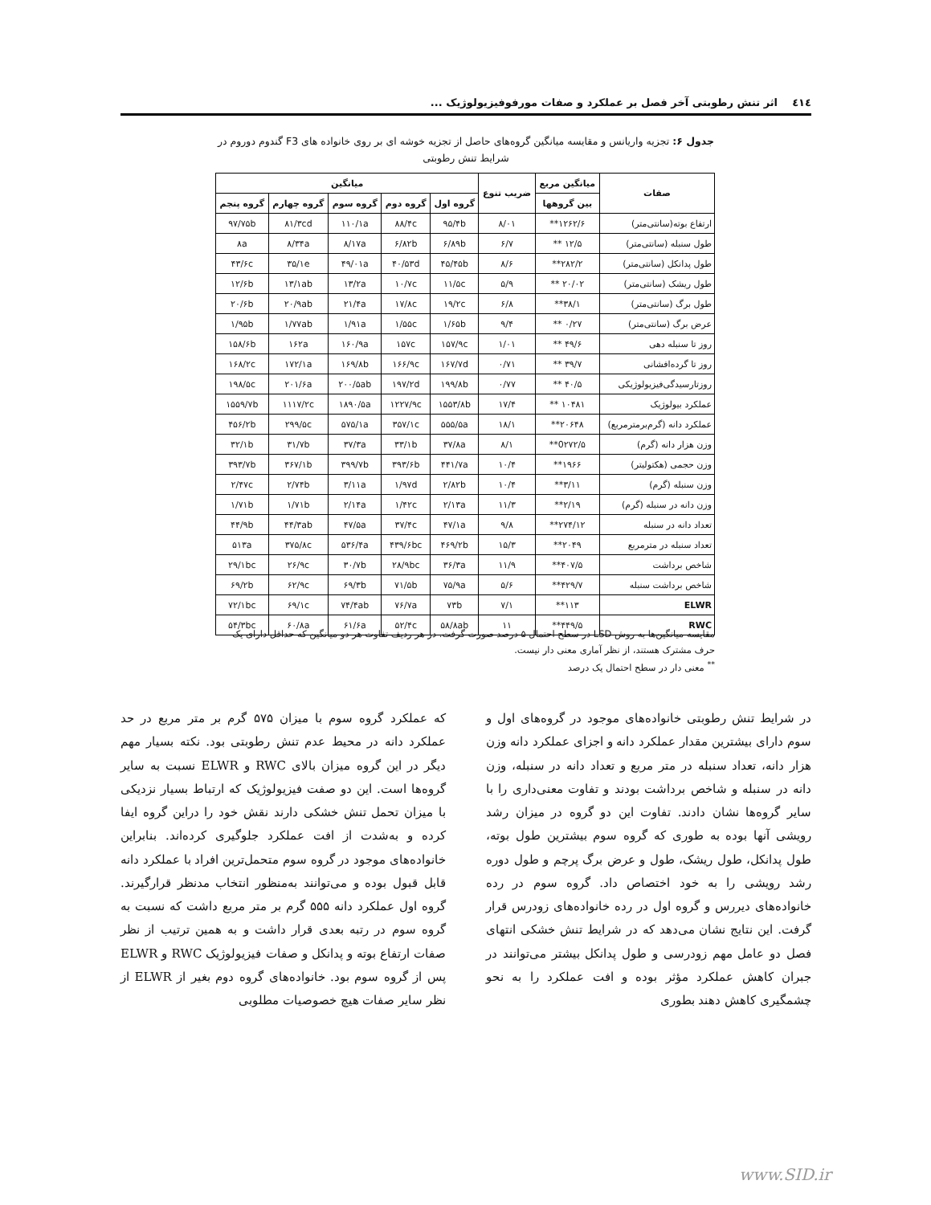٤١٤ اثر تنش رطوبتی آخر فصل بر عملکرد و صفات مورفوفیزیولوژیک ...
جدول ۶: تجزیه واریانس و مقایسه میانگین گروه‌های حاصل از تجزیه خوشه ای بر روی خانواده های F3 گندوم دوروم در شرایط تنش رطوبتی
| صفات | میانگین مربع | ضریب تنوع | میانگین | | | | |
| --- | --- | --- | --- | --- | --- | --- | --- |
| | بین گروهها | | گروه اول | گروه دوم | گروه سوم | گروه چهارم | گروه پنجم |
| ارتفاع بوته(سانتی‌متر) | ۱۲۶۲/۶** | ۸/۰۱ | ۹۵/۴b | ۸۸/۴c | ۱۱۰/۱a | ۸۱/۳cd | ۹۷/۷۵b |
| طول سنبله (سانتی‌متر) | ۱۲/۵ ** | ۶/۷ | ۶/۸۹b | ۶/۸۲b | ۸/۱۷a | ۸/۳۴a | ۸a |
| طول پدانکل (سانتی‌متر) | ۲۸۲/۲** | ۸/۶ | ۴۵/۴۵b | ۴۰/۵۳d | ۴۹/۰۱a | ۳۵/۱e | ۴۳/۶c |
| طول ریشک (سانتی‌متر) | ۲۰/۰۲ ** | ۵/۹ | ۱۱/۵c | ۱۰/۷c | ۱۳/۲a | ۱۳/۱ab | ۱۲/۶b |
| طول برگ (سانتی‌متر) | ۳۸/۱** | ۶/۸ | ۱۹/۲c | ۱۷/۸c | ۲۱/۴a | ۲۰/۹ab | ۲۰/۶b |
| عرض برگ (سانتی‌متر) | ۰/۲۷ ** | ۹/۴ | ۱/۶۵b | ۱/۵۵c | ۱/۹۱a | ۱/۷۷ab | ۱/۹۵b |
| روز تا سنبله دهی | ۴۹/۶ ** | ۱/۰۱ | ۱۵۷/۹c | ۱۵۷c | ۱۶۰/۹a | ۱۶۲a | ۱۵۸/۶b |
| روز تا گرده‌افشانی | ۳۹/۷ ** | ۰/۷۱ | ۱۶۷/۷d | ۱۶۶/۹c | ۱۶۹/۸b | ۱۷۲/۱a | ۱۶۸/۲c |
| روزتارسیدگی‌فیزیولوژیکی | ۴۰/۵ ** | ۰/۷۷ | ۱۹۹/۸b | ۱۹۷/۲d | ۲۰۰/۵ab | ۲۰۱/۶a | ۱۹۸/۵c |
| عملکرد بیولوژیک | ۱۰۴۸۱ ** | ۱۷/۴ | ۱۵۵۳/۸b | ۱۲۲۷/۹c | ۱۸۹۰/۵a | ۱۱۱۷/۲c | ۱۵۵۹/۷b |
| عملکرد دانه (گرم‌برمترمربع) | ۲۰۶۴۸** | ۱۸/۱ | ۵۵۵/۵a | ۳۵۷/۱c | ۵۷۵/۱a | ۲۹۹/۵c | ۴۵۶/۲b |
| وزن هزار دانه (گرم) | 0۲۷۲/۵** | ۸/۱ | ۳۷/۸a | ۳۳/۱b | ۳۷/۳a | ۳۱/۷b | ۳۲/۱b |
| وزن حجمی (هکتولیتر) | ۱۹۶۶** | ۱۰/۴ | ۴۴۱/۷a | ۳۹۳/۶b | ۳۹۹/۷b | ۳۶۷/۱b | ۳۹۳/۷b |
| وزن سنبله (گرم) | ۳/۱۱** | ۱۰/۴ | ۲/۸۲b | ۱/۹۷d | ۳/۱۱a | ۲/۷۴b | ۲/۴۷c |
| وزن دانه در سنبله (گرم) | ۲/۱۹** | ۱۱/۳ | ۲/۱۳a | ۱/۴۲c | ۲/۱۴a | ۱/۷۱b | ۱/۷۱b |
| تعداد دانه در سنبله | ۲۷۴/۱۲** | ۹/۸ | ۴۷/۱a | ۳۷/۴c | ۴۷/۵a | ۴۴/۳ab | ۴۴/۹b |
| تعداد سنبله در مترمربع | ۲۰۴۹** | ۱۵/۳ | ۴۶۹/۲b | ۴۳۹/۶bc | ۵۳۶/۴a | ۳۷۵/۸c | ۵۱۳a |
| شاخص برداشت | ۴۰۷/۵** | ۱۱/۹ | ۳۶/۳a | ۲۸/۹bc | ۳۰/۷b | ۲۶/۹c | ۲۹/۱bc |
| شاخص برداشت سنبله | ۴۲۹/۷** | ۵/۶ | ۷۵/۹a | ۷۱/۵b | ۶۹/۳b | ۶۲/۹c | ۶۹/۲b |
| ELWR | ۱۱۳** | ۷/۱ | ۷۳b | ۷۶/۷a | ۷۴/۴ab | ۶۹/۱c | ۷۲/۱bc |
| RWC | ۴۴۹/۵** | ۱۱ | ۵۸/۸ab | ۵۲/۴c | ۶۱/۶a | ۶۰/۸a | ۵۴/۳bc |
مقایسه میانگین‌ها به روش LSD در سطح احتمال ۵ درصد صورت گرفت. در هر ردیف تفاوت هر دو میانگین که حداقل دارای یک حرف مشترک هستند، از نظر آماری معنی دار نیست.
<sup>**</sup> معنی دار در سطح احتمال یک درصد
در شرایط تنش رطوبتی خانواده‌های موجود در گروه‌های اول و سوم دارای بیشترین مقدار عملکرد دانه و اجزای عملکرد دانه وزن هزار دانه، تعداد سنبله در متر مربع و تعداد دانه در سنبله، وزن دانه در سنبله و شاخص برداشت بودند و تفاوت معنی‌داری را با سایر گروه‌ها نشان دادند. تفاوت این دو گروه در میزان رشد رویشی آنها بوده به طوری که گروه سوم بیشترین طول بوته، طول پدانکل، طول ریشک، طول و عرض برگ پرچم و طول دوره رشد رویشی را به خود اختصاص داد. گروه سوم در رده خانواده‌های دیررس و گروه اول در رده خانواده‌های زودرس قرار گرفت. این نتایج نشان می‌دهد که در شرایط تنش خشکی انتهای فصل دو عامل مهم زودرسی و طول پدانکل بیشتر می‌توانند در جبران کاهش عملکرد مؤثر بوده و افت عملکرد را به نحو چشمگیری کاهش دهند بطوری
که عملکرد گروه سوم با میزان ۵۷۵ گرم بر متر مربع در حد عملکرد دانه در محیط عدم تنش رطوبتی بود. نکته بسیار مهم دیگر در این گروه میزان بالای RWC و ELWR نسبت به سایر گروه‌ها است. این دو صفت فیزیولوژیک که ارتباط بسیار نزدیکی با میزان تحمل تنش خشکی دارند نقش خود را دراین گروه ایفا کرده و به‌شدت از افت عملکرد جلوگیری کرده‌اند. بنابراین خانواده‌های موجود در گروه سوم متحمل‌ترین افراد با عملکرد دانه قابل قبول بوده و می‌توانند به‌منظور انتخاب مدنظر قرارگیرند. گروه اول عملکرد دانه ۵۵۵ گرم بر متر مربع داشت که نسبت به گروه سوم در رتبه بعدی قرار داشت و به همین ترتیب از نظر صفات ارتفاع بوته و پدانکل و صفات فیزیولوژیک RWC و ELWR پس از گروه سوم بود. خانواده‌های گروه دوم بغیر از ELWR از نظر سایر صفات هیچ خصوصیات مطلوبی
www.SID.ir